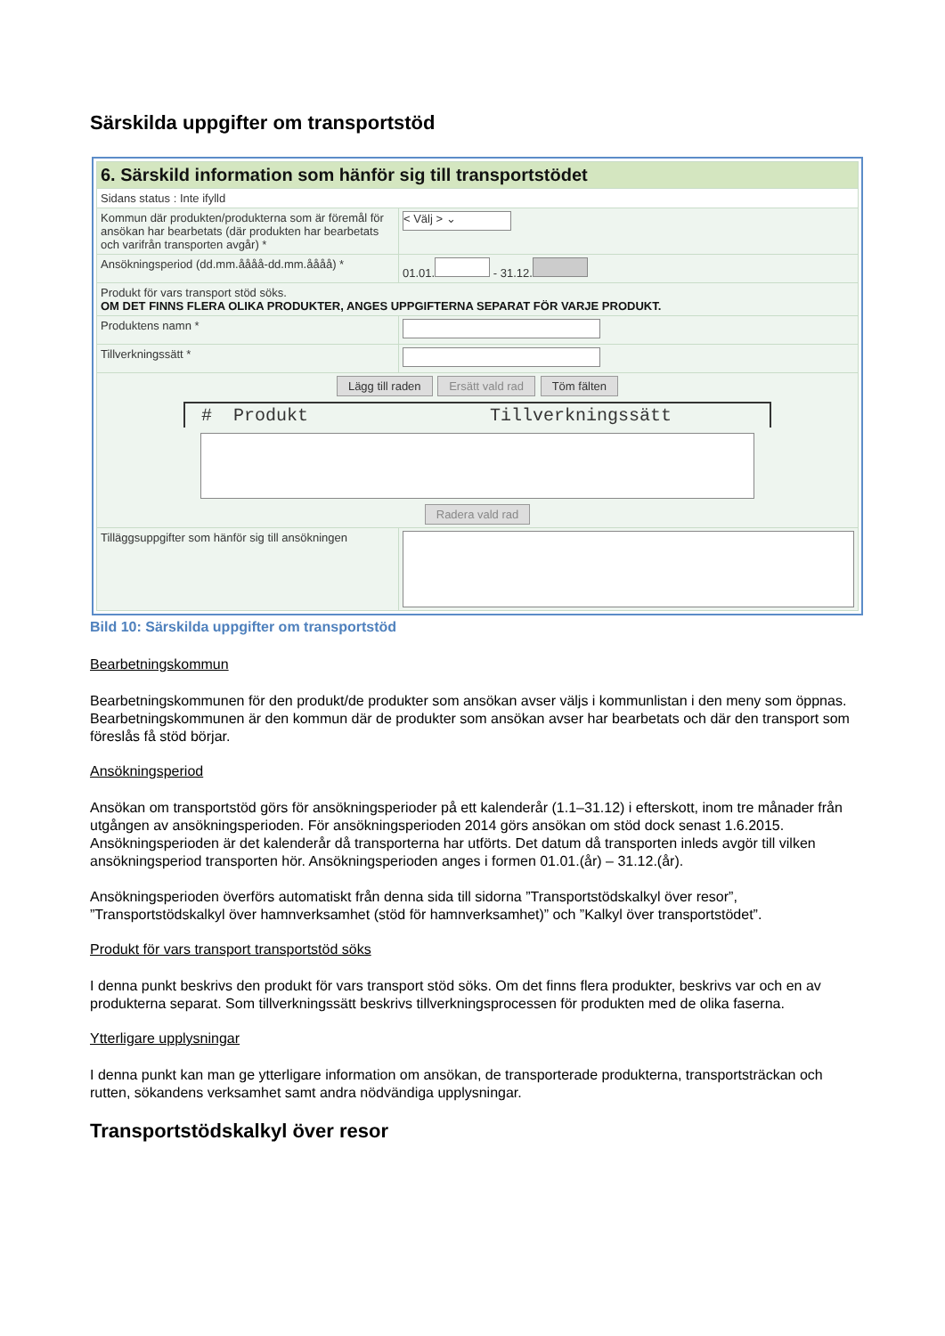Särskilda uppgifter om transportstöd
| 6. Särskild information som hänför sig till transportstödet | |
| Sidans status : Inte ifylld | |
| Kommun där produkten/produkterna som är föremål för ansökan har bearbetats (där produkten har bearbetats och varifrån transporten avgår) * | < Välj > ⌄ |
| Ansökningsperiod (dd.mm.åååå-dd.mm.åååå) * | 01.01. - 31.12. |
| Produkt för vars transport stöd söks. OM DET FINNS FLERA OLIKA PRODUKTER, ANGES UPPGIFTERNA SEPARAT FÖR VARJE PRODUKT. | |
| Produktens namn * | |
| Tillverkningssätt * | |
| Lägg till raden Ersätt vald rad Töm fälten # Produkt Tillverkningssätt Radera vald rad | |
| Tilläggsuppgifter som hänför sig till ansökningen | |
Bild 10: Särskilda uppgifter om transportstöd
Bearbetningskommun
Bearbetningskommunen för den produkt/de produkter som ansökan avser väljs i kommunlistan i den meny som öppnas. Bearbetningskommunen är den kommun där de produkter som ansökan avser har bearbetats och där den transport som föreslås få stöd börjar.
Ansökningsperiod
Ansökan om transportstöd görs för ansökningsperioder på ett kalenderår (1.1–31.12) i efterskott, inom tre månader från utgången av ansökningsperioden. För ansökningsperioden 2014 görs ansökan om stöd dock senast 1.6.2015. Ansökningsperioden är det kalenderår då transporterna har utförts. Det datum då transporten inleds avgör till vilken ansökningsperiod transporten hör. Ansökningsperioden anges i formen 01.01.(år) – 31.12.(år).
Ansökningsperioden överförs automatiskt från denna sida till sidorna ”Transportstödskalkyl över resor”, ”Transportstödskalkyl över hamnverksamhet (stöd för hamnverksamhet)” och ”Kalkyl över transportstödet”.
Produkt för vars transport transportstöd söks
I denna punkt beskrivs den produkt för vars transport stöd söks. Om det finns flera produkter, beskrivs var och en av produkterna separat. Som tillverkningssätt beskrivs tillverkningsprocessen för produkten med de olika faserna.
Ytterligare upplysningar
I denna punkt kan man ge ytterligare information om ansökan, de transporterade produkterna, transportsträckan och rutten, sökandens verksamhet samt andra nödvändiga upplysningar.
Transportstödskalkyl över resor